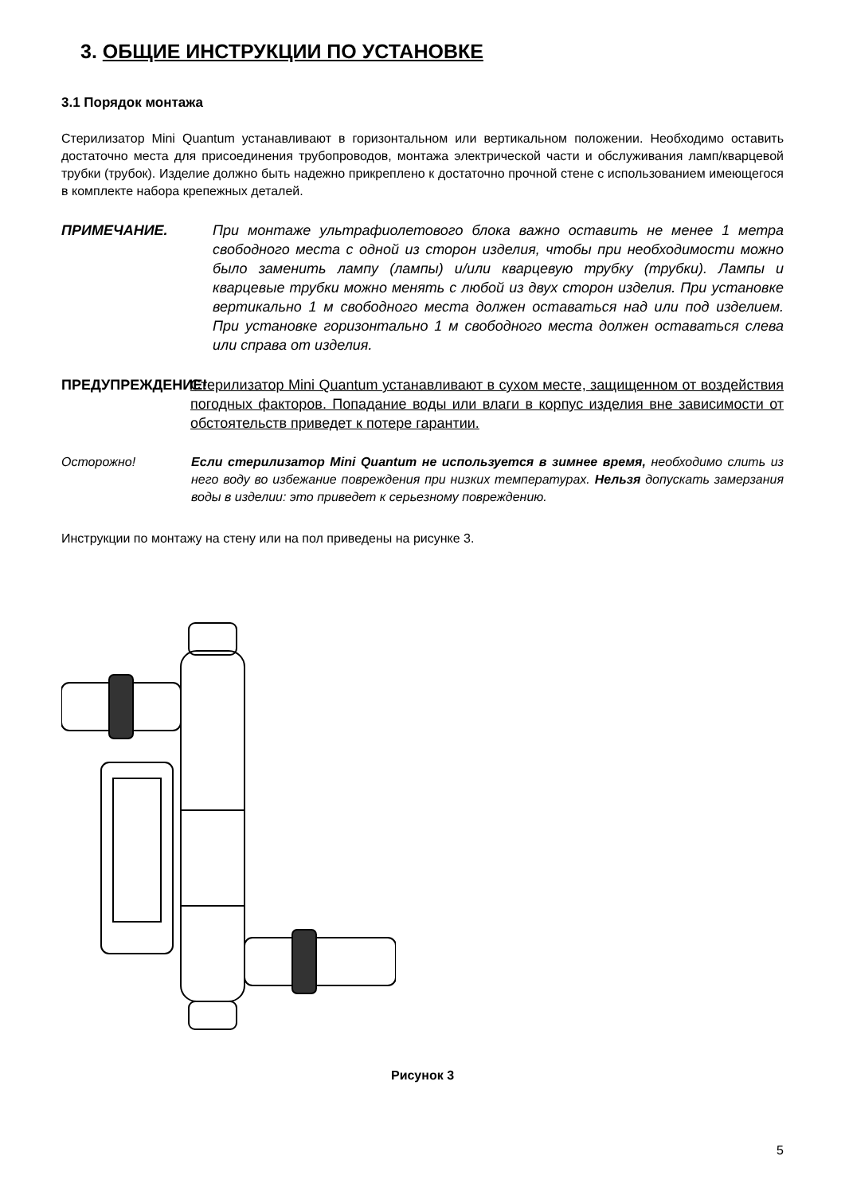3. ОБЩИЕ ИНСТРУКЦИИ ПО УСТАНОВКЕ
3.1 Порядок монтажа
Стерилизатор Mini Quantum устанавливают в горизонтальном или вертикальном положении. Необходимо оставить достаточно места для присоединения трубопроводов, монтажа электрической части и обслуживания ламп/кварцевой трубки (трубок). Изделие должно быть надежно прикреплено к достаточно прочной стене с использованием имеющегося в комплекте набора крепежных деталей.
ПРИМЕЧАНИЕ. При монтаже ультрафиолетового блока важно оставить не менее 1 метра свободного места с одной из сторон изделия, чтобы при необходимости можно было заменить лампу (лампы) и/или кварцевую трубку (трубки). Лампы и кварцевые трубки можно менять с любой из двух сторон изделия. При установке вертикально 1 м свободного места должен оставаться над или под изделием. При установке горизонтально 1 м свободного места должен оставаться слева или справа от изделия.
ПРЕДУПРЕЖДЕНИЕ! Стерилизатор Mini Quantum устанавливают в сухом месте, защищенном от воздействия погодных факторов. Попадание воды или влаги в корпус изделия вне зависимости от обстоятельств приведет к потере гарантии.
Осторожно! Если стерилизатор Mini Quantum не используется в зимнее время, необходимо слить из него воду во избежание повреждения при низких температурах. Нельзя допускать замерзания воды в изделии: это приведет к серьезному повреждению.
Инструкции по монтажу на стену или на пол приведены на рисунке 3.
Рисунок 3
5